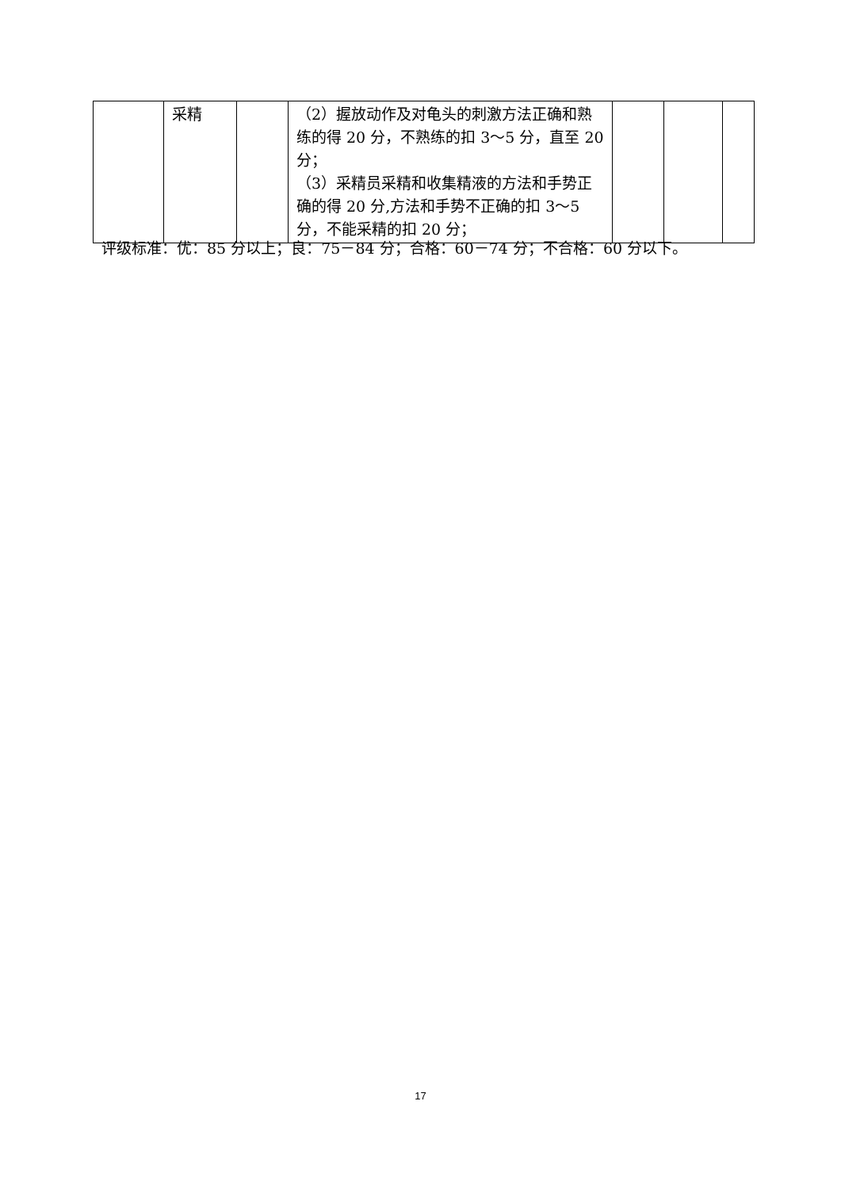| | 采精 | | （2）握放动作及对龟头的刺激方法正确和熟练的得 20 分，不熟练的扣 3～5 分，直至 20 分； （3）采精员采精和收集精液的方法和手势正确的得 20 分,方法和手势不正确的扣 3～5 分，不能采精的扣 20 分； | | | |
评级标准：优：85 分以上；良：75－84 分；合格：60－74 分；不合格：60 分以下。
17